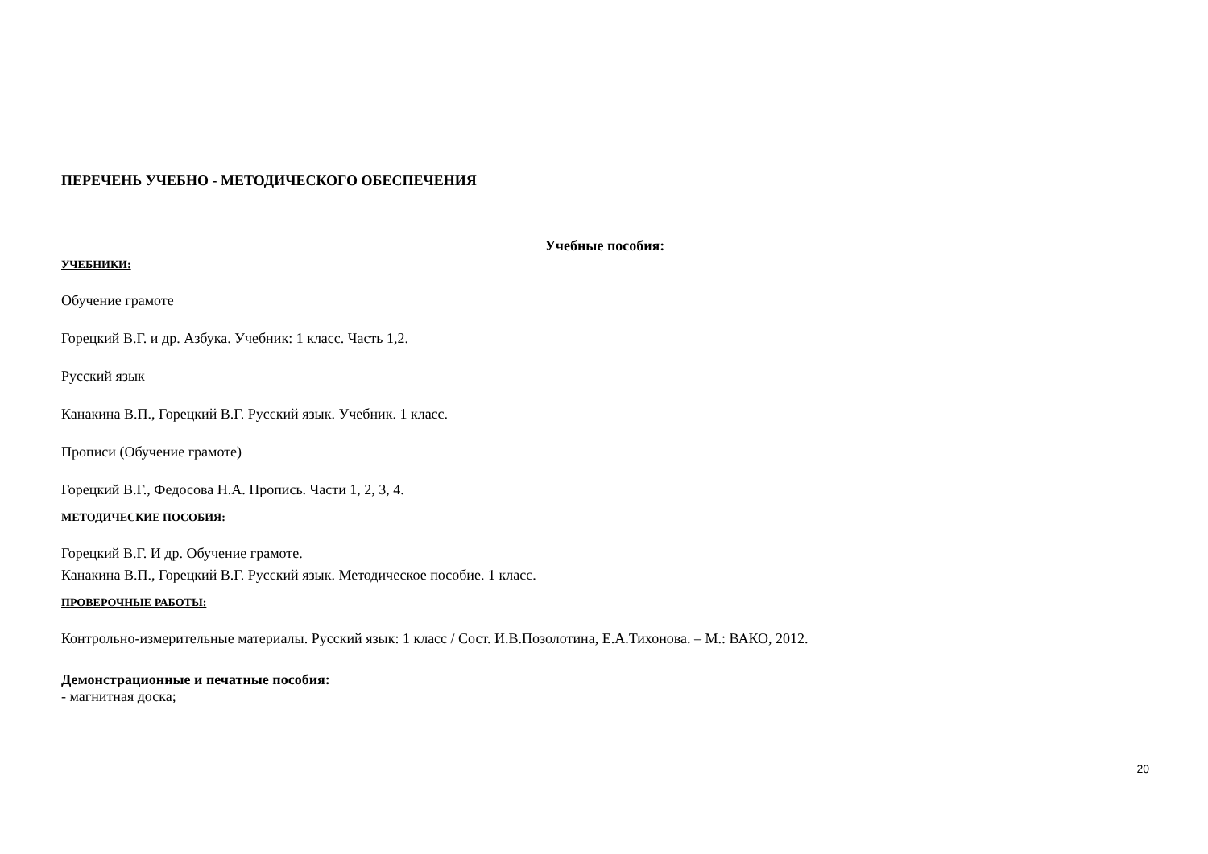ПЕРЕЧЕНЬ УЧЕБНО - МЕТОДИЧЕСКОГО ОБЕСПЕЧЕНИЯ
Учебные пособия:
УЧЕБНИКИ:
Обучение грамоте
Горецкий В.Г. и др. Азбука. Учебник: 1 класс. Часть 1,2.
Русский язык
Канакина В.П., Горецкий В.Г. Русский язык. Учебник. 1 класс.
Прописи (Обучение грамоте)
Горецкий В.Г., Федосова Н.А. Пропись. Части 1, 2, 3, 4.
МЕТОДИЧЕСКИЕ ПОСОБИЯ:
Горецкий В.Г. И др. Обучение грамоте.
Канакина В.П., Горецкий В.Г. Русский язык. Методическое пособие. 1 класс.
ПРОВЕРОЧНЫЕ РАБОТЫ:
Контрольно-измерительные материалы. Русский язык: 1 класс / Сост. И.В.Позолотина, Е.А.Тихонова. – М.: ВАКО, 2012.
Демонстрационные и печатные пособия:
- магнитная доска;
20